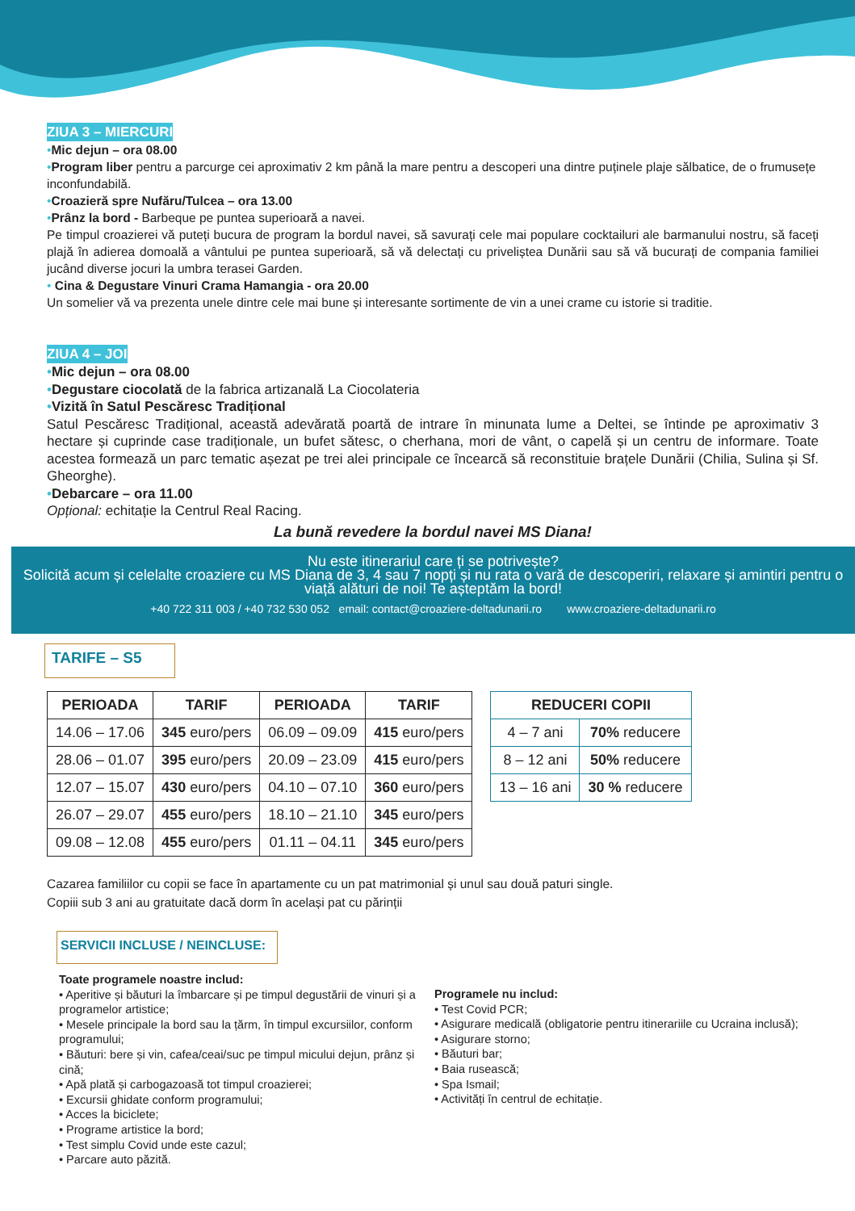ZIUA 3 – MIERCURI
•Mic dejun – ora 08.00
•Program liber pentru a parcurge cei aproximativ 2 km până la mare pentru a descoperi una dintre puținele plaje sălbatice, de o frumusețe inconfundabilă.
•Croazieră spre Nufăru/Tulcea – ora 13.00
•Prânz la bord - Barbeque pe puntea superioară a navei.
Pe timpul croazierei vă puteți bucura de program la bordul navei, să savurați cele mai populare cocktailuri ale barmanului nostru, să faceți plajă în adierea domoală a vântului pe puntea superioară, să vă delectați cu priveliștea Dunării sau să vă bucurați de compania familiei jucând diverse jocuri la umbra terasei Garden.
• Cina & Degustare Vinuri Crama Hamangia - ora 20.00
Un somelier vă va prezenta unele dintre cele mai bune și interesante sortimente de vin a unei crame cu istorie si traditie.
ZIUA 4 – JOI
•Mic dejun – ora 08.00
•Degustare ciocolată de la fabrica artizanală La Ciocolateria
•Vizită în Satul Pescăresc Tradițional
Satul Pescăresc Tradițional, această adevărată poartă de intrare în minunata lume a Deltei, se întinde pe aproximativ 3 hectare și cuprinde case tradiționale, un bufet sătesc, o cherhana, mori de vânt, o capelă și un centru de informare. Toate acestea formează un parc tematic așezat pe trei alei principale ce încearcă să reconstituie brațele Dunării (Chilia, Sulina și Sf. Gheorghe).
•Debarcare – ora 11.00
Opțional: echitație la Centrul Real Racing.
La bună revedere la bordul navei MS Diana!
Nu este itinerariul care ți se potrivește?
Solicită acum și celelalte croaziere cu MS Diana de 3, 4 sau 7 nopți și nu rata o vară de descoperiri, relaxare și amintiri pentru o viață alături de noi! Te așteptăm la bord!
+40 722 311 003 / +40 732 530 052 email: contact@croaziere-deltadunarii.ro www.croaziere-deltadunarii.ro
TARIFE – S5
| PERIOADA | TARIF | PERIOADA | TARIF |
| --- | --- | --- | --- |
| 14.06 – 17.06 | 345 euro/pers | 06.09 – 09.09 | 415 euro/pers |
| 28.06 – 01.07 | 395 euro/pers | 20.09 – 23.09 | 415 euro/pers |
| 12.07 – 15.07 | 430 euro/pers | 04.10 – 07.10 | 360 euro/pers |
| 26.07 – 29.07 | 455 euro/pers | 18.10 – 21.10 | 345 euro/pers |
| 09.08 – 12.08 | 455 euro/pers | 01.11 – 04.11 | 345 euro/pers |
| REDUCERI COPII | |
| --- | --- |
| 4 – 7 ani | 70% reducere |
| 8 – 12 ani | 50% reducere |
| 13 – 16 ani | 30 % reducere |
Cazarea familiilor cu copii se face în apartamente cu un pat matrimonial și unul sau două paturi single.
Copiii sub 3 ani au gratuitate dacă dorm în același pat cu părinții
SERVICII INCLUSE / NEINCLUSE:
Toate programele noastre includ:
• Aperitive și băuturi la îmbarcare și pe timpul degustării de vinuri și a programelor artistice;
• Mesele principale la bord sau la țărm, în timpul excursiilor, conform programului;
• Băuturi: bere și vin, cafea/ceai/suc pe timpul micului dejun, prânz și cină;
• Apă plată și carbogazoasă tot timpul croazierei;
• Excursii ghidate conform programului;
• Acces la biciclete;
• Programe artistice la bord;
• Test simplu Covid unde este cazul;
• Parcare auto păzită.
Programele nu includ:
• Test Covid PCR;
• Asigurare medicală (obligatorie pentru itinerariile cu Ucraina inclusă);
• Asigurare storno;
• Băuturi bar;
• Baia rusească;
• Spa Ismail;
• Activități în centrul de echitație.